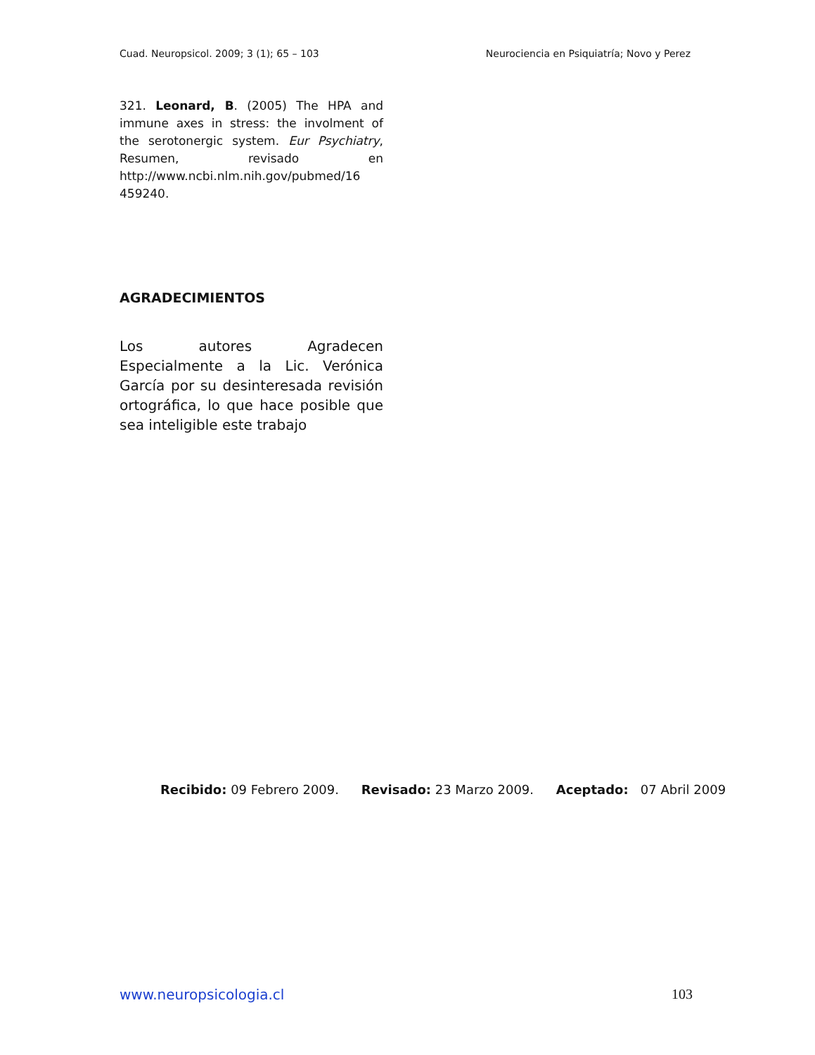Cuad. Neuropsicol. 2009; 3 (1); 65 – 103 Neurociencia en Psiquiatría; Novo y Perez
321. Leonard, B. (2005) The HPA and immune axes in stress: the involment of the serotonergic system. Eur Psychiatry, Resumen, revisado en http://www.ncbi.nlm.nih.gov/pubmed/16 459240.
AGRADECIMIENTOS
Los autores Agradecen Especialmente a la Lic. Verónica García por su desinteresada revisión ortográfica, lo que hace posible que sea inteligible este trabajo
Recibido: 09 Febrero 2009. Revisado: 23 Marzo 2009. Aceptado: 07 Abril 2009
www.neuropsicologia.cl 103